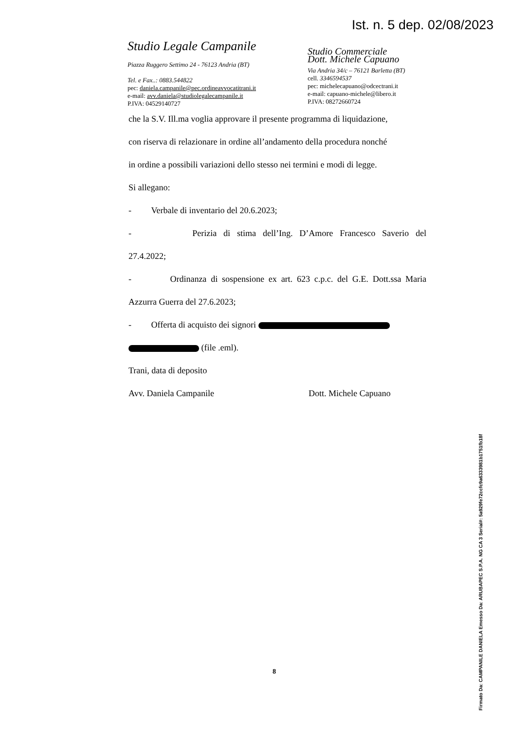Ist. n. 5 dep. 02/08/2023
Studio Legale Campanile
Piazza Ruggero Settimo 24 - 76123 Andria (BT)
Tel. e Fax..: 0883.544822
pec: daniela.campanile@pec.ordineavvocatitrani.it
e-mail: avv.daniela@studiolegalecampanile.it
P.IVA: 04529140727
Studio Commerciale
Dott. Michele Capuano
Via Andria 34/c – 76121 Barletta (BT)
cell. 3346594537
pec: michelecapuano@odcectrani.it
e-mail: capuano-michele@libero.it
P.IVA: 08272660724
che la S.V. Ill.ma voglia approvare il presente programma di liquidazione,
con riserva di relazionare in ordine all’andamento della procedura nonché
in ordine a possibili variazioni dello stesso nei termini e modi di legge.
Si allegano:
- Verbale di inventario del 20.6.2023;
- Perizia di stima dell’Ing. D’Amore Francesco Saverio del
27.4.2022;
- Ordinanza di sospensione ex art. 623 c.p.c. del G.E. Dott.ssa Maria
Azzurra Guerra del 27.6.2023;
- Offerta di acquisto dei signori
(file .eml).
Trani, data di deposito
Avv. Daniela Campanile Dott. Michele Capuano
8
Firmato Da: CAMPANILE DANIELA Emesso Da: ARUBAPEC S.P.A. NG CA 3 Serial#: 5a929fe72ccfc9a6333981b1751fb18f